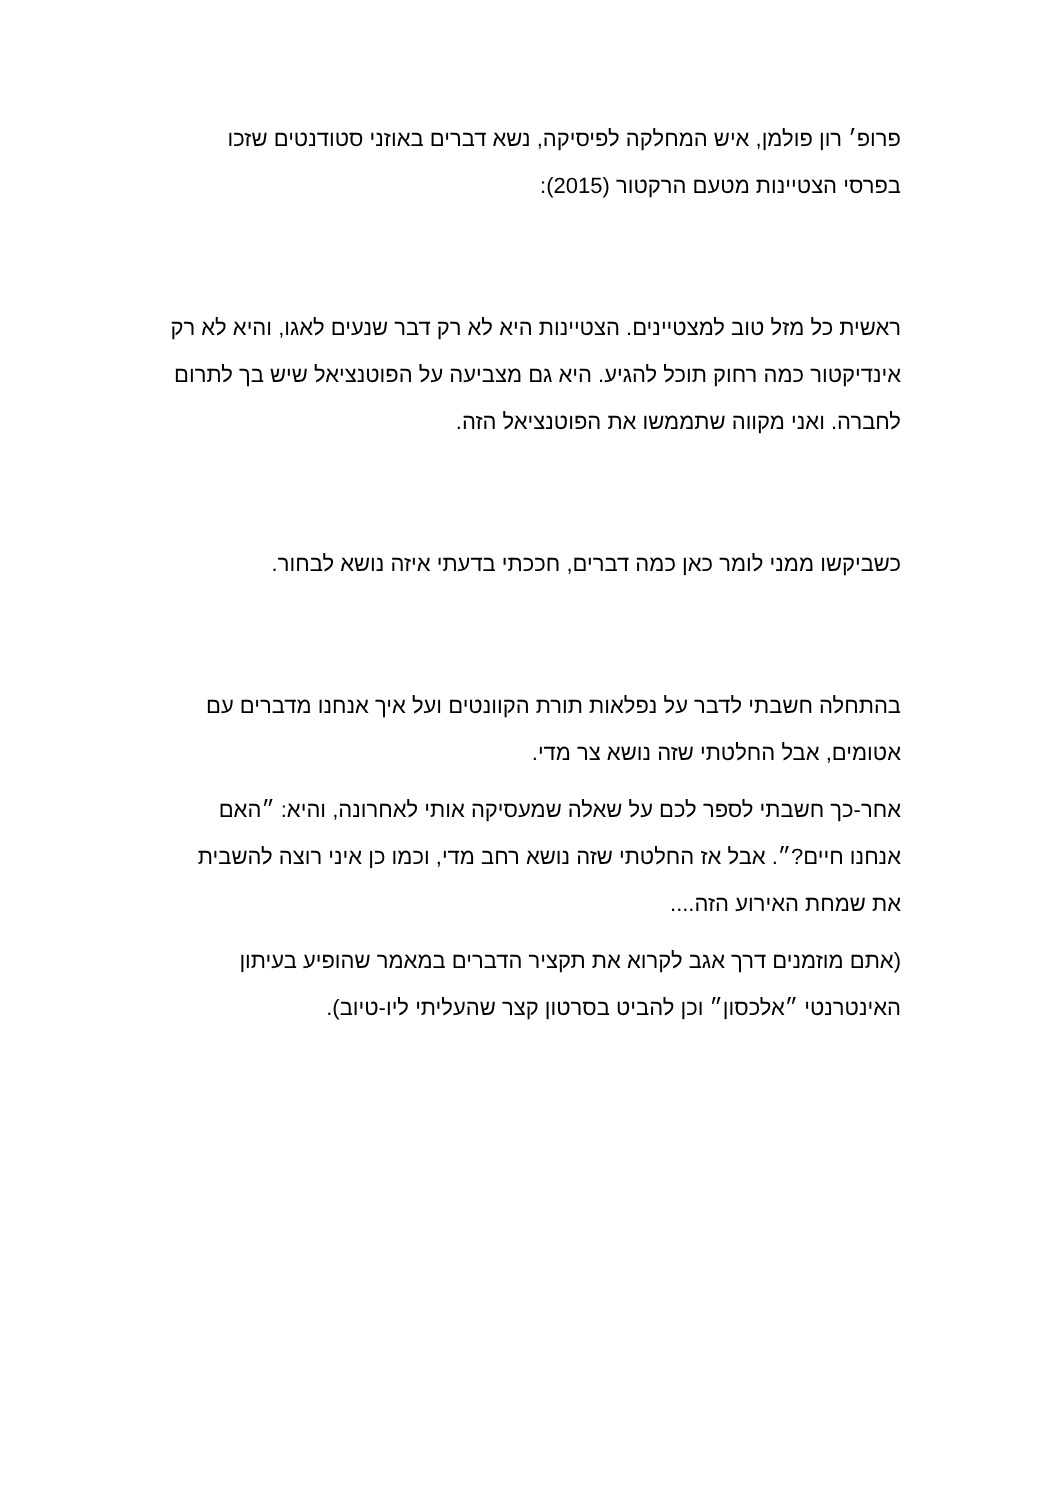פרופ׳ רון פולמן, איש המחלקה לפיסיקה, נשא דברים באוזני סטודנטים שזכו בפרסי הצטיינות מטעם הרקטור (2015):
ראשית כל מזל טוב למצטיינים. הצטיינות היא לא רק דבר שנעים לאגו, והיא לא רק אינדיקטור כמה רחוק תוכל להגיע. היא גם מצביעה על הפוטנציאל שיש בך לתרום לחברה. ואני מקווה שתממשו את הפוטנציאל הזה.
כשביקשו ממני לומר כאן כמה דברים, חככתי בדעתי איזה נושא לבחור.
בהתחלה חשבתי לדבר על נפלאות תורת הקוונטים ועל איך אנחנו מדברים עם אטומים, אבל החלטתי שזה נושא צר מדי.
אחר-כך חשבתי לספר לכם על שאלה שמעסיקה אותי לאחרונה, והיא: ״האם אנחנו חיים?״. אבל אז החלטתי שזה נושא רחב מדי, וכמו כן איני רוצה להשבית את שמחת האירוע הזה....
(אתם מוזמנים דרך אגב לקרוא את תקציר הדברים במאמר שהופיע בעיתון האינטרנטי ״אלכסון״ וכן להביט בסרטון קצר שהעליתי ליו-טיוב).